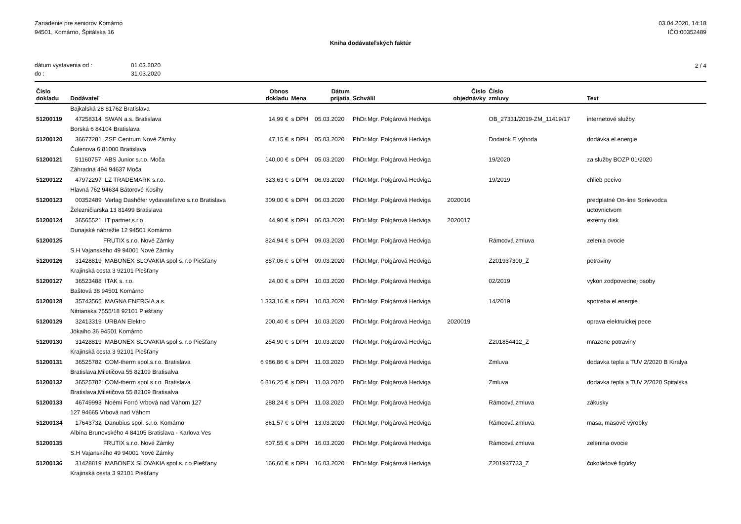Zariadenie pre seniorov Komárno
94501, Komárno, Špitálska 16
03.04.2020, 14:18
IČO:00352489
Kniha dodávateľských faktúr
dátum vystavenia od : 01.03.2020
do : 31.03.2020
2 / 4
| Číslo dokladu | Dodávateľ | Obnos dokladu | Mena | Dátum prijatia | Schválil | Číslo objednávky | Číslo zmluvy | Text |
| --- | --- | --- | --- | --- | --- | --- | --- | --- |
| | Bajkalská 28 81762 Bratislava | | | | | | | |
| 51200119 | 47258314 SWAN a.s. Bratislava | 14,99 € | s DPH | 05.03.2020 | PhDr.Mgr. Polgárová Hedviga | | OB_27331/2019-ZM_11419/17 | internetové služby |
| | Borská 6 84104 Bratislava | | | | | | | |
| 51200120 | 36677281 ZSE Centrum Nové Zámky | 47,15 € | s DPH | 05.03.2020 | PhDr.Mgr. Polgárová Hedviga | | Dodatok E výhoda | dodávka el.energie |
| | Čulenova 6 81000 Bratislava | | | | | | | |
| 51200121 | 51160757 ABS Junior s.r.o. Moča | 140,00 € | s DPH | 05.03.2020 | PhDr.Mgr. Polgárová Hedviga | | 19/2020 | za služby BOZP 01/2020 |
| | Záhradná 494 94637 Moča | | | | | | | |
| 51200122 | 47972297 LZ TRADEMARK s.r.o. | 323,63 € | s DPH | 06.03.2020 | PhDr.Mgr. Polgárová Hedviga | | 19/2019 | chlieb pecivo |
| | Hlavná 762 94634 Bátorové Kosihy | | | | | | | |
| 51200123 | 00352489 Verlag Dashőfer vydavateľstvo s.r.o Bratislava | 309,00 € | s DPH | 06.03.2020 | PhDr.Mgr. Polgárová Hedviga | 2020016 | | predplatné On-line Sprievodca |
| | Železničiarska 13 81499 Bratislava | | | | | | | uctovnictvom |
| 51200124 | 36565521 IT partner,s.r.o. | 44,90 € | s DPH | 06.03.2020 | PhDr.Mgr. Polgárová Hedviga | 2020017 | | externy disk |
| | Dunajské nábrežie 12 94501 Komárno | | | | | | | |
| 51200125 | FRUTIX s.r.o. Nové Zámky | 824,94 € | s DPH | 09.03.2020 | PhDr.Mgr. Polgárová Hedviga | | Rámcová zmluva | zelenia ovocie |
| | S.H Vajanského 49 94001 Nové Zámky | | | | | | | |
| 51200126 | 31428819 MABONEX SLOVAKIA spol s. r.o Piešťany | 887,06 € | s DPH | 09.03.2020 | PhDr.Mgr. Polgárová Hedviga | | Z201937300_Z | potraviny |
| | Krajinská cesta 3 92101 Piešťany | | | | | | | |
| 51200127 | 36523488 ITAK s. r.o. | 24,00 € | s DPH | 10.03.2020 | PhDr.Mgr. Polgárová Hedviga | | 02/2019 | vykon zodpovednej osoby |
| | Baštová 38 94501 Komárno | | | | | | | |
| 51200128 | 35743565 MAGNA ENERGIA a.s. | 1 333,16 € | s DPH | 10.03.2020 | PhDr.Mgr. Polgárová Hedviga | | 14/2019 | spotreba el.energie |
| | Nitrianska 7555/18 92101 Piešťany | | | | | | | |
| 51200129 | 32413319 URBAN Elektro | 200,40 € | s DPH | 10.03.2020 | PhDr.Mgr. Polgárová Hedviga | 2020019 | | oprava elektruickej pece |
| | Jókaiho 36 94501 Komárno | | | | | | | |
| 51200130 | 31428819 MABONEX SLOVAKIA spol s. r.o Piešťany | 254,90 € | s DPH | 10.03.2020 | PhDr.Mgr. Polgárová Hedviga | | Z201854412_Z | mrazene potraviny |
| | Krajinská cesta 3 92101 Piešťany | | | | | | | |
| 51200131 | 36525782 COM-therm spol.s.r.o. Bratislava | 6 986,86 € | s DPH | 11.03.2020 | PhDr.Mgr. Polgárová Hedviga | | Zmluva | dodavka tepla a TUV 2/2020 B Kiralya |
| | Bratislava,Miletičova 55 82109 Bratisalva | | | | | | | |
| 51200132 | 36525782 COM-therm spol.s.r.o. Bratislava | 6 816,25 € | s DPH | 11.03.2020 | PhDr.Mgr. Polgárová Hedviga | | Zmluva | dodavka tepla a TUV 2/2020 Spitalska |
| | Bratislava,Miletičova 55 82109 Bratisalva | | | | | | | |
| 51200133 | 46749993 Noémi Forró Vrbová nad Váhom 127 | 288,24 € | s DPH | 11.03.2020 | PhDr.Mgr. Polgárová Hedviga | | Rámcová zmluva | zákusky |
| | 127 94665 Vrbová nad Váhom | | | | | | | |
| 51200134 | 17643732 Danubius spol. s.r.o. Komárno | 861,57 € | s DPH | 13.03.2020 | PhDr.Mgr. Polgárová Hedviga | | Rámcová zmluva | mäsa, mäsové výrobky |
| | Albína Brunovského 4 84105 Bratislava - Karlova Ves | | | | | | | |
| 51200135 | FRUTIX s.r.o. Nové Zámky | 607,55 € | s DPH | 16.03.2020 | PhDr.Mgr. Polgárová Hedviga | | Rámcová zmluva | zelenina ovocie |
| | S.H Vajanského 49 94001 Nové Zámky | | | | | | | |
| 51200136 | 31428819 MABONEX SLOVAKIA spol s. r.o Piešťany | 166,60 € | s DPH | 16.03.2020 | PhDr.Mgr. Polgárová Hedviga | | Z201937733_Z | čokoládové figúrky |
| | Krajinská cesta 3 92101 Piešťany | | | | | | | |